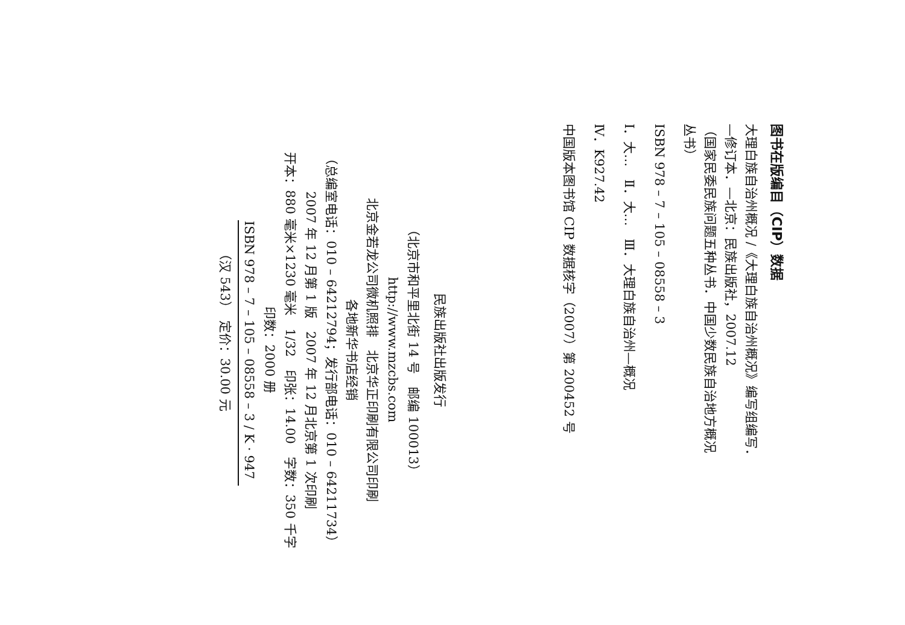图书在版编目（CIP）数据
大理白族自治州概况 /《大理白族自治州概况》编写组编写．
—修订本．—北京：民族出版社，2007.12
（国家民委民族问题五种丛书．中国少数民族自治地方概况
丛书）
ISBN 978 – 7 – 105 – 08558 – 3
Ⅰ．大…　Ⅱ．大…　Ⅲ．大理白族自治州—概况
Ⅳ．K927.42
中国版本图书馆 CIP 数据核字（2007）第 200452 号
民族出版社出版发行
（北京市和平里北街 14 号　邮编 100013）
http://www.mzcbs.com
北京金若龙公司微机照排　北京华正印刷有限公司印刷
各地新华书店经销
（总编室电话：010 – 64212794；发行部电话：010 – 64211734）
2007 年 12 月第 1 版　2007 年 12 月北京第 1 次印刷
开本：880 毫米×1230 毫米　1/32　印张：14.00　字数：350 千字
印数：2000 册
ISBN 978 – 7 – 105 – 08558 – 3 / K · 947
（汉 543）　定价：30.00 元